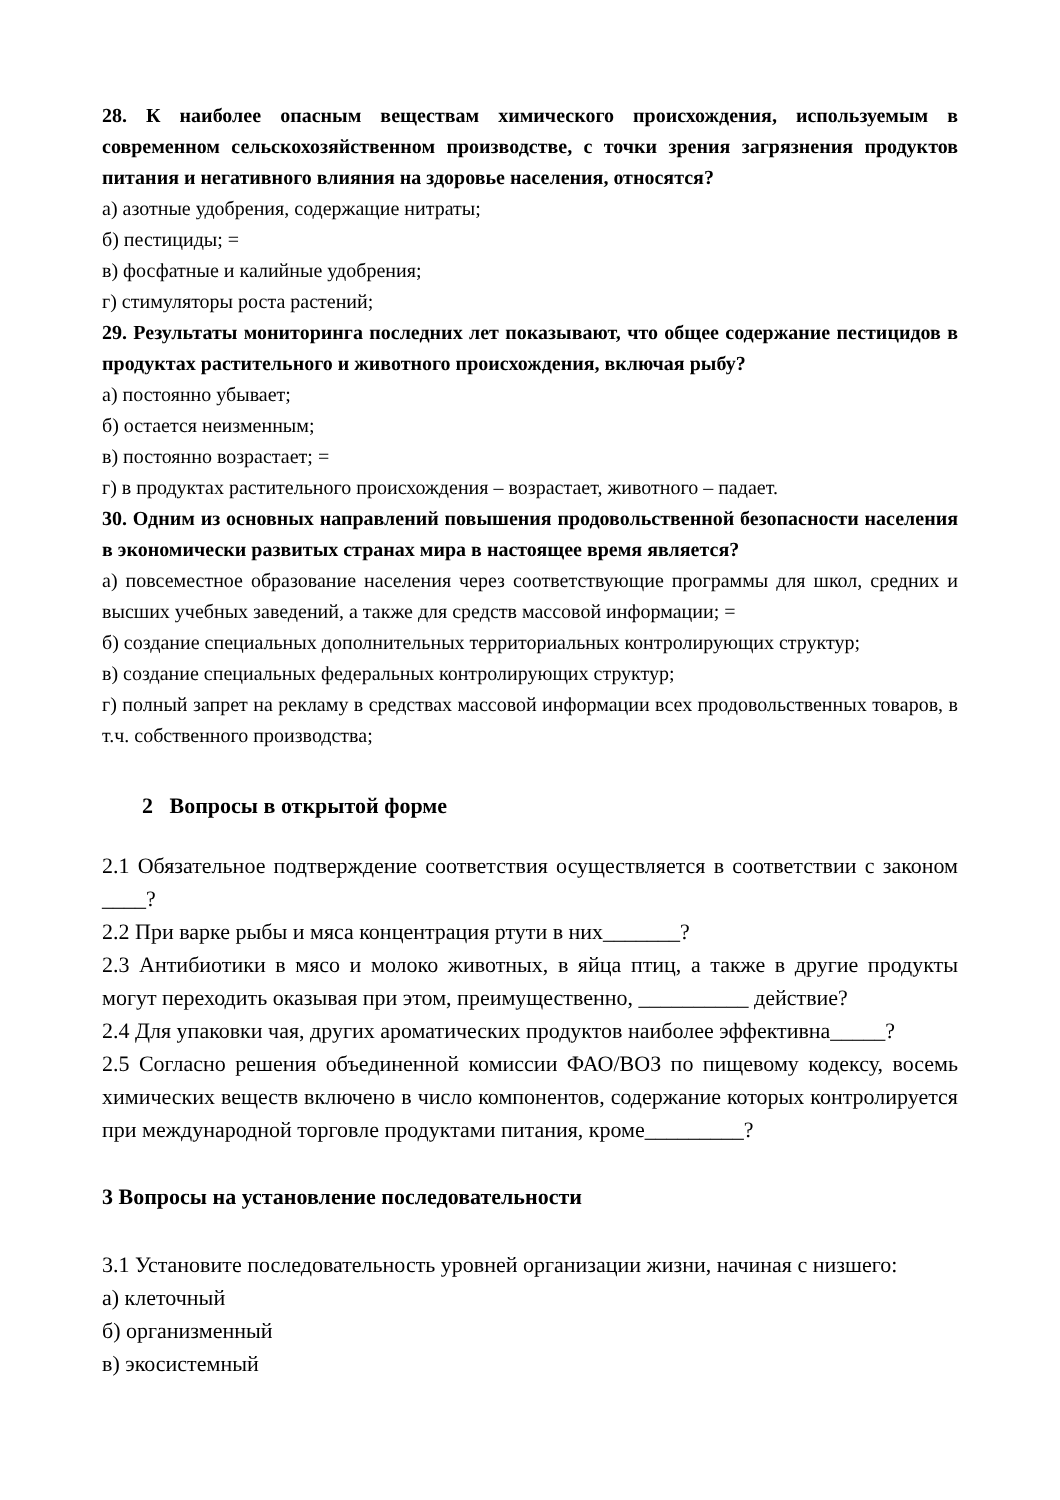28. К наиболее опасным веществам химического происхождения, используемым в современном сельскохозяйственном производстве, с точки зрения загрязнения продуктов питания и негативного влияния на здоровье населения, относятся?
а) азотные удобрения, содержащие нитраты;
б) пестициды; =
в) фосфатные и калийные удобрения;
г) стимуляторы роста растений;
29. Результаты мониторинга последних лет показывают, что общее содержание пестицидов в продуктах растительного и животного происхождения, включая рыбу?
а) постоянно убывает;
б) остается неизменным;
в) постоянно возрастает; =
г) в продуктах растительного происхождения – возрастает, животного – падает.
30. Одним из основных направлений повышения продовольственной безопасности населения в экономически развитых странах мира в настоящее время является?
а) повсеместное образование населения через соответствующие программы для школ, средних и высших учебных заведений, а также для средств массовой информации; =
б) создание специальных дополнительных территориальных контролирующих структур;
в) создание специальных федеральных контролирующих структур;
г) полный запрет на рекламу в средствах массовой информации всех продовольственных товаров, в т.ч. собственного производства;
2 Вопросы в открытой форме
2.1 Обязательное подтверждение соответствия осуществляется в соответствии с законом ____?
2.2 При варке рыбы и мяса концентрация ртути в них_______?
2.3 Антибиотики в мясо и молоко животных, в яйца птиц, а также в другие продукты могут переходить оказывая при этом, преимущественно, __________ действие?
2.4 Для упаковки чая, других ароматических продуктов наиболее эффективна_____?
2.5 Согласно решения объединенной комиссии ФАО/ВОЗ по пищевому кодексу, восемь химических веществ включено в число компонентов, содержание которых контролируется при международной торговле продуктами питания, кроме_________?
3 Вопросы на установление последовательности
3.1 Установите последовательность уровней организации жизни, начиная с низшего:
а) клеточный
б) организменный
в) экосистемный